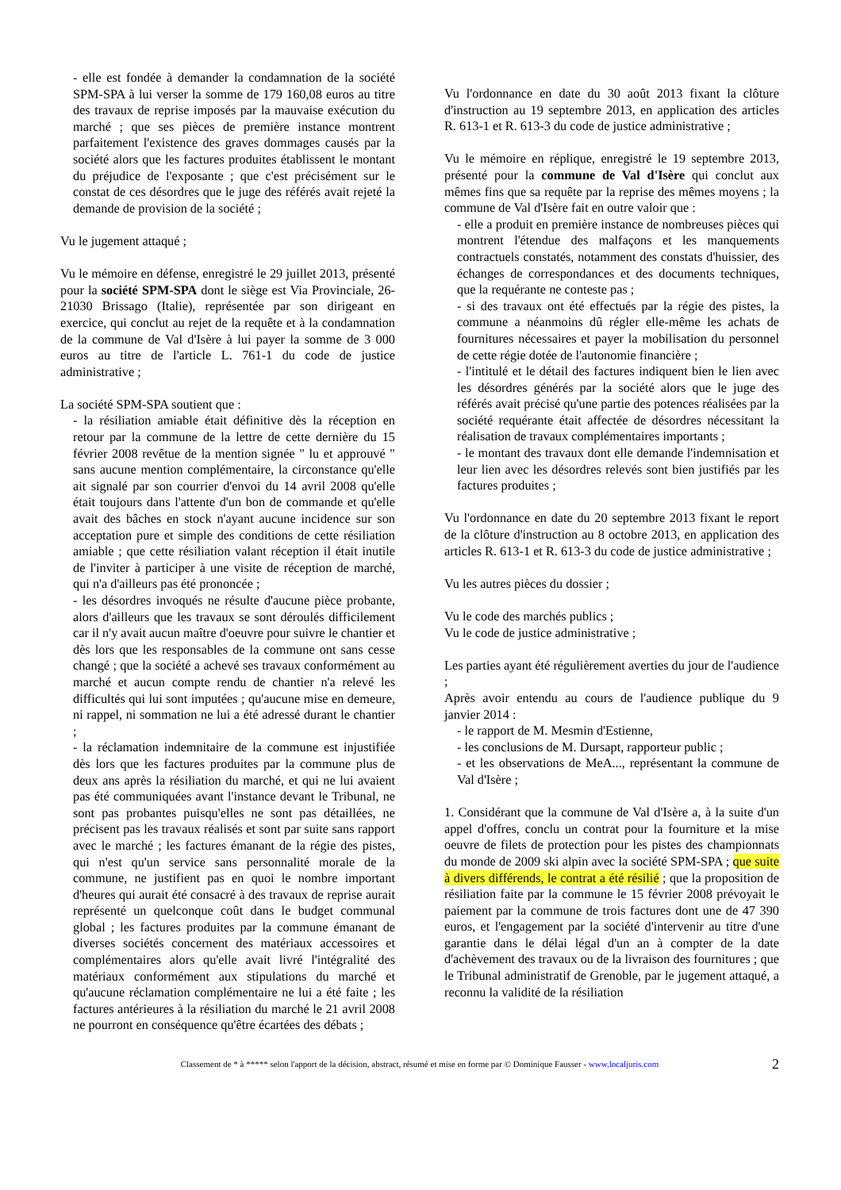- elle est fondée à demander la condamnation de la société SPM-SPA à lui verser la somme de 179 160,08 euros au titre des travaux de reprise imposés par la mauvaise exécution du marché ; que ses pièces de première instance montrent parfaitement l'existence des graves dommages causés par la société alors que les factures produites établissent le montant du préjudice de l'exposante ; que c'est précisément sur le constat de ces désordres que le juge des référés avait rejeté la demande de provision de la société ;
Vu le jugement attaqué ;
Vu le mémoire en défense, enregistré le 29 juillet 2013, présenté pour la société SPM-SPA dont le siège est Via Provinciale, 26-21030 Brissago (Italie), représentée par son dirigeant en exercice, qui conclut au rejet de la requête et à la condamnation de la commune de Val d'Isère à lui payer la somme de 3 000 euros au titre de l'article L. 761-1 du code de justice administrative ;
La société SPM-SPA soutient que :
- la résiliation amiable était définitive dès la réception en retour par la commune de la lettre de cette dernière du 15 février 2008 revêtue de la mention signée " lu et approuvé " sans aucune mention complémentaire, la circonstance qu'elle ait signalé par son courrier d'envoi du 14 avril 2008 qu'elle était toujours dans l'attente d'un bon de commande et qu'elle avait des bâches en stock n'ayant aucune incidence sur son acceptation pure et simple des conditions de cette résiliation amiable ; que cette résiliation valant réception il était inutile de l'inviter à participer à une visite de réception de marché, qui n'a d'ailleurs pas été prononcée ;
- les désordres invoqués ne résulte d'aucune pièce probante, alors d'ailleurs que les travaux se sont déroulés difficilement car il n'y avait aucun maître d'oeuvre pour suivre le chantier et dès lors que les responsables de la commune ont sans cesse changé ; que la société a achevé ses travaux conformément au marché et aucun compte rendu de chantier n'a relevé les difficultés qui lui sont imputées ; qu'aucune mise en demeure, ni rappel, ni sommation ne lui a été adressé durant le chantier ;
- la réclamation indemnitaire de la commune est injustifiée dès lors que les factures produites par la commune plus de deux ans après la résiliation du marché, et qui ne lui avaient pas été communiquées avant l'instance devant le Tribunal, ne sont pas probantes puisqu'elles ne sont pas détaillées, ne précisent pas les travaux réalisés et sont par suite sans rapport avec le marché ; les factures émanant de la régie des pistes, qui n'est qu'un service sans personnalité morale de la commune, ne justifient pas en quoi le nombre important d'heures qui aurait été consacré à des travaux de reprise aurait représenté un quelconque coût dans le budget communal global ; les factures produites par la commune émanant de diverses sociétés concernent des matériaux accessoires et complémentaires alors qu'elle avait livré l'intégralité des matériaux conformément aux stipulations du marché et qu'aucune réclamation complémentaire ne lui a été faite ; les factures antérieures à la résiliation du marché le 21 avril 2008 ne pourront en conséquence qu'être écartées des débats ;
Vu l'ordonnance en date du 30 août 2013 fixant la clôture d'instruction au 19 septembre 2013, en application des articles R. 613-1 et R. 613-3 du code de justice administrative ;
Vu le mémoire en réplique, enregistré le 19 septembre 2013, présenté pour la commune de Val d'Isère qui conclut aux mêmes fins que sa requête par la reprise des mêmes moyens ; la commune de Val d'Isère fait en outre valoir que :
- elle a produit en première instance de nombreuses pièces qui montrent l'étendue des malfaçons et les manquements contractuels constatés, notamment des constats d'huissier, des échanges de correspondances et des documents techniques, que la requérante ne conteste pas ;
- si des travaux ont été effectués par la régie des pistes, la commune a néanmoins dû régler elle-même les achats de fournitures nécessaires et payer la mobilisation du personnel de cette régie dotée de l'autonomie financière ;
- l'intitulé et le détail des factures indiquent bien le lien avec les désordres générés par la société alors que le juge des référés avait précisé qu'une partie des potences réalisées par la société requérante était affectée de désordres nécessitant la réalisation de travaux complémentaires importants ;
- le montant des travaux dont elle demande l'indemnisation et leur lien avec les désordres relevés sont bien justifiés par les factures produites ;
Vu l'ordonnance en date du 20 septembre 2013 fixant le report de la clôture d'instruction au 8 octobre 2013, en application des articles R. 613-1 et R. 613-3 du code de justice administrative ;
Vu les autres pièces du dossier ;
Vu le code des marchés publics ;
Vu le code de justice administrative ;
Les parties ayant été régulièrement averties du jour de l'audience ;
Après avoir entendu au cours de l'audience publique du 9 janvier 2014 :
- le rapport de M. Mesmin d'Estienne,
- les conclusions de M. Dursapt, rapporteur public ;
- et les observations de MeA..., représentant la commune de Val d'Isère ;
1. Considérant que la commune de Val d'Isère a, à la suite d'un appel d'offres, conclu un contrat pour la fourniture et la mise oeuvre de filets de protection pour les pistes des championnats du monde de 2009 ski alpin avec la société SPM-SPA ; que suite à divers différends, le contrat a été résilié ; que la proposition de résiliation faite par la commune le 15 février 2008 prévoyait le paiement par la commune de trois factures dont une de 47 390 euros, et l'engagement par la société d'intervenir au titre d'une garantie dans le délai légal d'un an à compter de la date d'achèvement des travaux ou de la livraison des fournitures ; que le Tribunal administratif de Grenoble, par le jugement attaqué, a reconnu la validité de la résiliation
Classement de * à ***** selon l'apport de la décision, abstract, résumé et mise en forme par © Dominique Fausser - www.localjuris.com 2